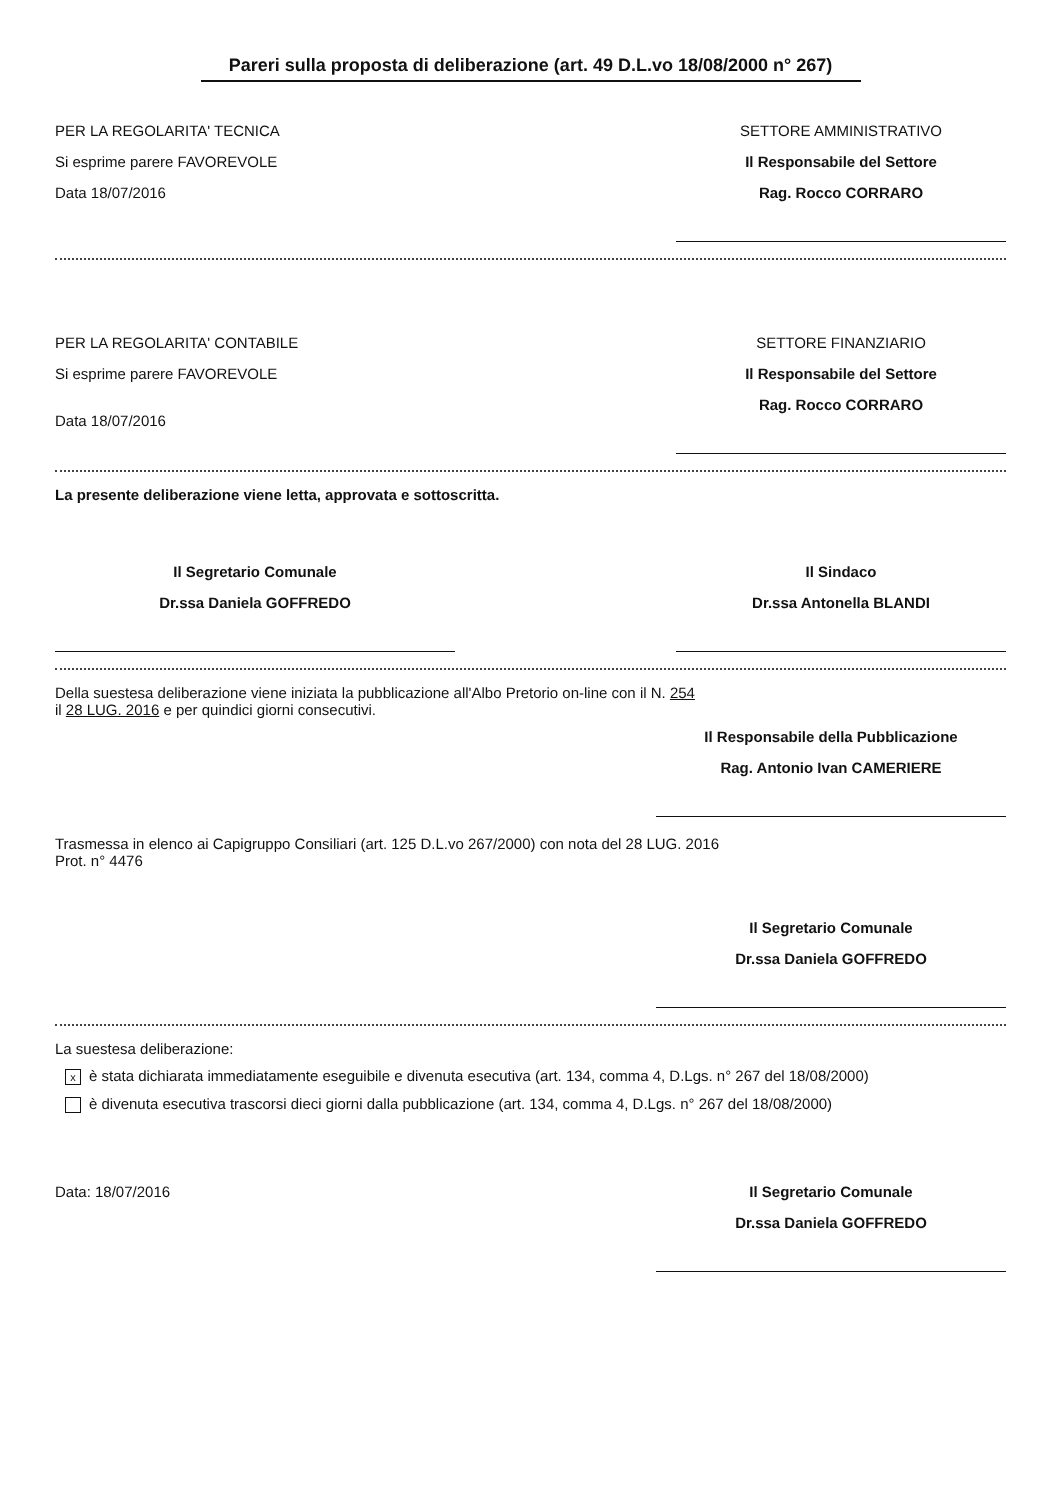Pareri sulla proposta di deliberazione (art. 49 D.L.vo 18/08/2000 n° 267)
PER LA REGOLARITA' TECNICA
Si esprime parere FAVOREVOLE
Data 18/07/2016
SETTORE AMMINISTRATIVO
Il Responsabile del Settore
Rag. Rocco CORRARO
PER LA REGOLARITA' CONTABILE
Si esprime parere FAVOREVOLE
Data 18/07/2016
SETTORE FINANZIARIO
Il Responsabile del Settore
Rag. Rocco CORRARO
La presente deliberazione viene letta, approvata e sottoscritta.
Il Segretario Comunale
Dr.ssa Daniela GOFFREDO
Il Sindaco
Dr.ssa Antonella BLANDI
Della suestesa deliberazione viene iniziata la pubblicazione all'Albo Pretorio on-line con il N. 254
il 28 LUG. 2016 e per quindici giorni consecutivi.
Il Responsabile della Pubblicazione
Rag. Antonio Ivan CAMERIERE
Trasmessa in elenco ai Capigruppo Consiliari (art. 125 D.L.vo 267/2000) con nota del 28 LUG. 2016
Prot. n° 4476
Il Segretario Comunale
Dr.ssa Daniela GOFFREDO
La suestesa deliberazione:
xè stata dichiarata immediatamente eseguibile e divenuta esecutiva (art. 134, comma 4, D.Lgs. n° 267 del 18/08/2000)
è divenuta esecutiva trascorsi dieci giorni dalla pubblicazione (art. 134, comma 4, D.Lgs. n° 267 del 18/08/2000)
Data: 18/07/2016 Il Segretario Comunale
Dr.ssa Daniela GOFFREDO